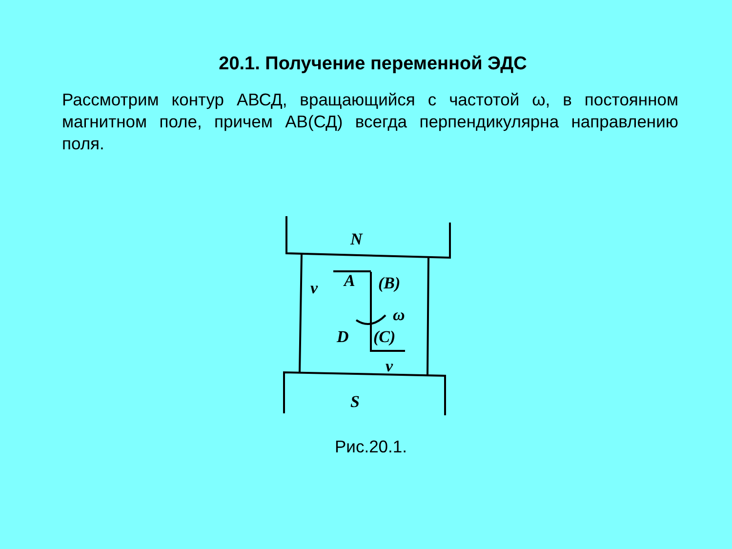20.1. Получение переменной ЭДС
Рассмотрим контур АВСД, вращающийся с частотой ω, в постоянном магнитном поле, причем АВ(СД) всегда перпендикулярна направлению поля.
N
A
(B)
ω
D
(C)
v
v
S
Рис.20.1.